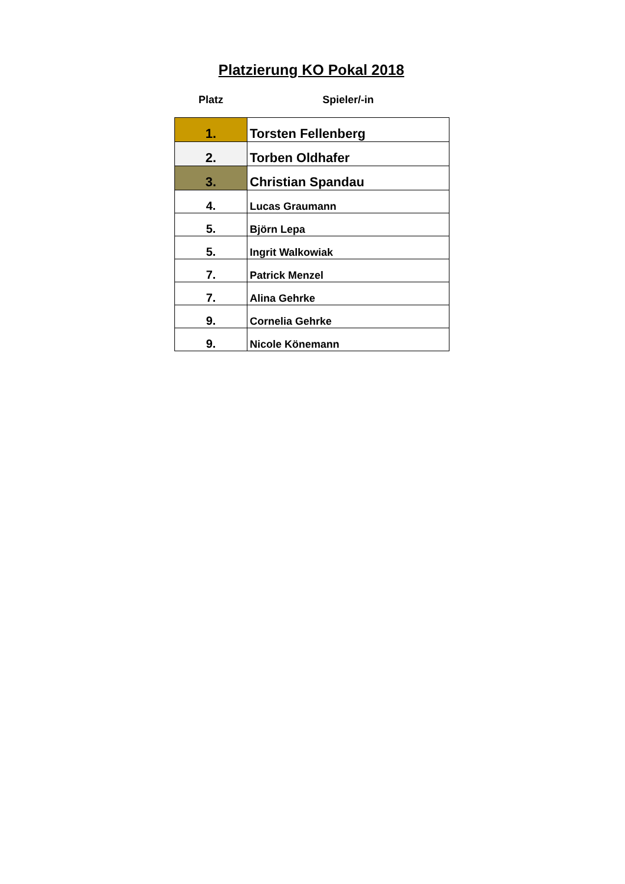Platzierung KO Pokal 2018
| Platz | Spieler/-in |
| --- | --- |
| 1. | Torsten Fellenberg |
| 2. | Torben Oldhafer |
| 3. | Christian Spandau |
| 4. | Lucas Graumann |
| 5. | Björn Lepa |
| 5. | Ingrit Walkowiak |
| 7. | Patrick Menzel |
| 7. | Alina Gehrke |
| 9. | Cornelia Gehrke |
| 9. | Nicole Könemann |